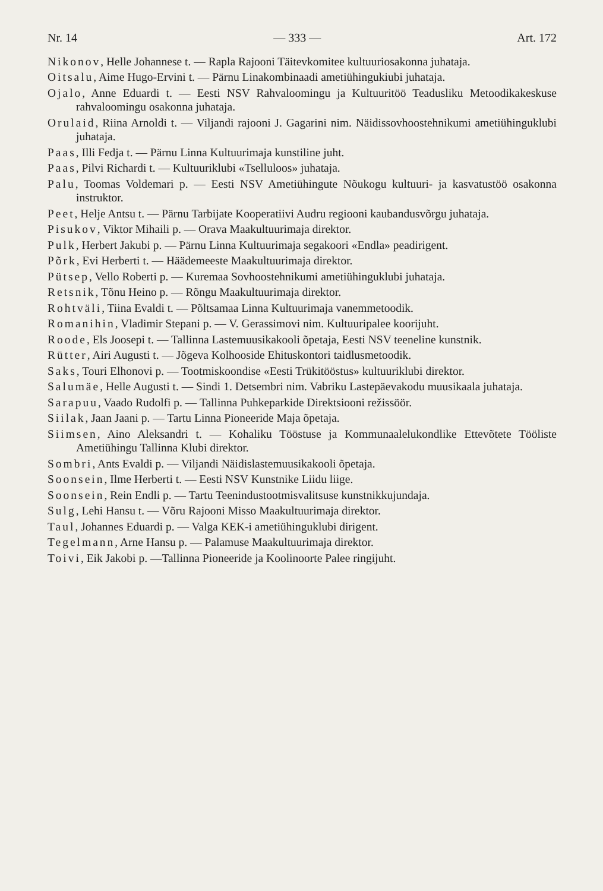Nr. 14 — 333 — Art. 172
Nikonov, Helle Johannese t. — Rapla Rajooni Täitevkomitee kultuuriosakonna juhataja.
Oitsalu, Aime Hugo-Ervini t. — Pärnu Linakombinaadi ametiühingukiubi juhataja.
Ojalo, Anne Eduardi t. — Eesti NSV Rahvaloomingu ja Kultuuritöö Teadusliku Metoodikakeskuse rahvaloomingu osakonna juhataja.
Orulaid, Riina Arnoldi t. — Viljandi rajooni J. Gagarini nim. Näidissovhoostehnikumi ametiühinguklubi juhataja.
Paas, Illi Fedja t. — Pärnu Linna Kultuurimaja kunstiline juht.
Paas, Pilvi Richardi t. — Kultuuriklubi «Tselluloos» juhataja.
Palu, Toomas Voldemari p. — Eesti NSV Ametiühingute Nõukogu kultuuri- ja kasvatustöö osakonna instruktor.
Peet, Helje Antsu t. — Pärnu Tarbijate Kooperatiivi Audru regiooni kaubandusvõrgu juhataja.
Pisukov, Viktor Mihaili p. — Orava Maakultuurimaja direktor.
Pulk, Herbert Jakubi p. — Pärnu Linna Kultuurimaja segakoori «Endla» peadirigent.
Põrk, Evi Herberti t. — Häädemeeste Maakultuurimaja direktor.
Pütsep, Vello Roberti p. — Kuremaa Sovhoostehnikumi ametiühinguklubi juhataja.
Retsnik, Tõnu Heino p. — Rõngu Maakultuurimaja direktor.
Rohtväli, Tiina Evaldi t. — Põltsamaa Linna Kultuurimaja vanemmetoodik.
Romanihin, Vladimir Stepani p. — V. Gerassimovi nim. Kultuuripalee koorijuht.
Roode, Els Joosepi t. — Tallinna Lastemuusikakooli õpetaja, Eesti NSV teeneline kunstnik.
Rütter, Airi Augusti t. — Jõgeva Kolhooside Ehituskontori taidlusmetoodik.
Saks, Touri Elhonovi p. — Tootmiskoondise «Eesti Trükitööstus» kultuuriklubi direktor.
Salumäe, Helle Augusti t. — Sindi 1. Detsembri nim. Vabriku Lastepäevakodu muusikaala juhataja.
Sarapuu, Vaado Rudolfi p. — Tallinna Puhkeparkide Direktsiooni režissöör.
Siilak, Jaan Jaani p. — Tartu Linna Pioneeride Maja õpetaja.
Siimsen, Aino Aleksandri t. — Kohaliku Tööstuse ja Kommunaalelukondlike Ettevõtete Tööliste Ametiühingu Tallinna Klubi direktor.
Sombri, Ants Evaldi p. — Viljandi Näidislastemuusikakooli õpetaja.
Soonsein, Ilme Herberti t. — Eesti NSV Kunstnike Liidu liige.
Soonsein, Rein Endli p. — Tartu Teenindustootmisvalitsuse kunstnikkujundaja.
Sulg, Lehi Hansu t. — Võru Rajooni Misso Maakultuurimaja direktor.
Taul, Johannes Eduardi p. — Valga KEK-i ametiühinguklubi dirigent.
Tegelmann, Arne Hansu p. — Palamuse Maakultuurimaja direktor.
Toivi, Eik Jakobi p. —Tallinna Pioneeride ja Koolinoorte Palee ringijuht.